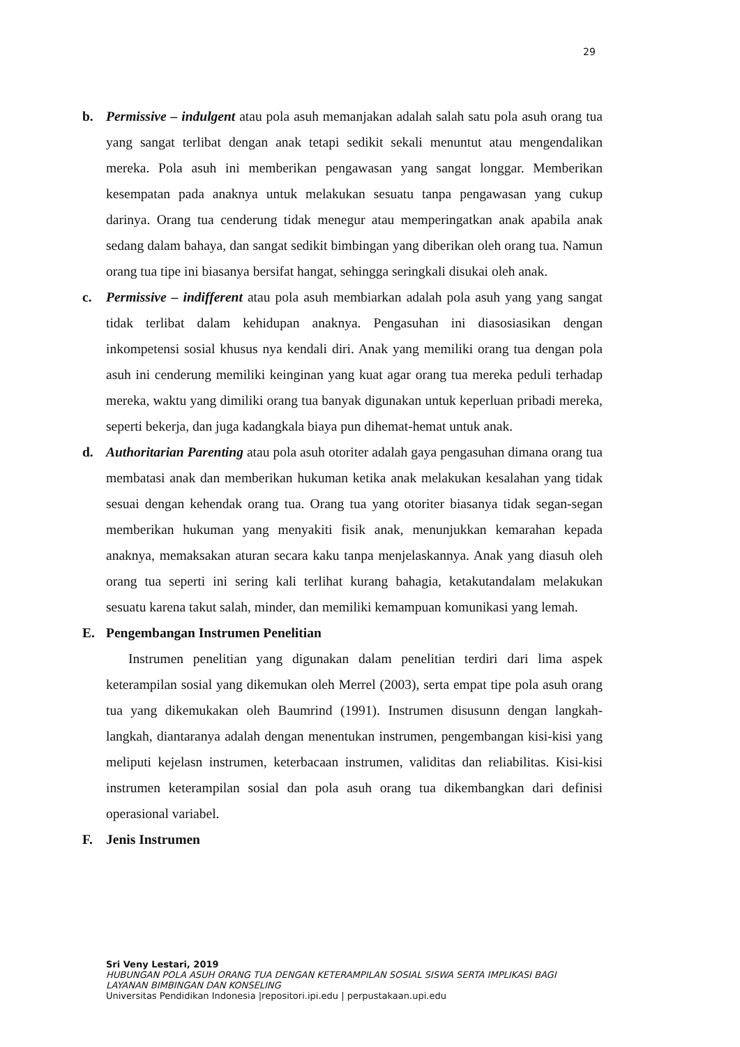29
b. Permissive – indulgent atau pola asuh memanjakan adalah salah satu pola asuh orang tua yang sangat terlibat dengan anak tetapi sedikit sekali menuntut atau mengendalikan mereka. Pola asuh ini memberikan pengawasan yang sangat longgar. Memberikan kesempatan pada anaknya untuk melakukan sesuatu tanpa pengawasan yang cukup darinya. Orang tua cenderung tidak menegur atau memperingatkan anak apabila anak sedang dalam bahaya, dan sangat sedikit bimbingan yang diberikan oleh orang tua. Namun orang tua tipe ini biasanya bersifat hangat, sehingga seringkali disukai oleh anak.
c. Permissive – indifferent atau pola asuh membiarkan adalah pola asuh yang yang sangat tidak terlibat dalam kehidupan anaknya. Pengasuhan ini diasosiasikan dengan inkompetensi sosial khusus nya kendali diri. Anak yang memiliki orang tua dengan pola asuh ini cenderung memiliki keinginan yang kuat agar orang tua mereka peduli terhadap mereka, waktu yang dimiliki orang tua banyak digunakan untuk keperluan pribadi mereka, seperti bekerja, dan juga kadangkala biaya pun dihemat-hemat untuk anak.
d. Authoritarian Parenting atau pola asuh otoriter adalah gaya pengasuhan dimana orang tua membatasi anak dan memberikan hukuman ketika anak melakukan kesalahan yang tidak sesuai dengan kehendak orang tua. Orang tua yang otoriter biasanya tidak segan-segan memberikan hukuman yang menyakiti fisik anak, menunjukkan kemarahan kepada anaknya, memaksakan aturan secara kaku tanpa menjelaskannya. Anak yang diasuh oleh orang tua seperti ini sering kali terlihat kurang bahagia, ketakutandalam melakukan sesuatu karena takut salah, minder, dan memiliki kemampuan komunikasi yang lemah.
E. Pengembangan Instrumen Penelitian
Instrumen penelitian yang digunakan dalam penelitian terdiri dari lima aspek keterampilan sosial yang dikemukan oleh Merrel (2003), serta empat tipe pola asuh orang tua yang dikemukakan oleh Baumrind (1991). Instrumen disusunn dengan langkah-langkah, diantaranya adalah dengan menentukan instrumen, pengembangan kisi-kisi yang meliputi kejelasn instrumen, keterbacaan instrumen, validitas dan reliabilitas. Kisi-kisi instrumen keterampilan sosial dan pola asuh orang tua dikembangkan dari definisi operasional variabel.
F. Jenis Instrumen
Sri Veny Lestari, 2019
HUBUNGAN POLA ASUH ORANG TUA DENGAN KETERAMPILAN SOSIAL SISWA SERTA IMPLIKASI BAGI
LAYANAN BIMBINGAN DAN KONSELING
Universitas Pendidikan Indonesia |repositori.ipi.edu | perpustakaan.upi.edu